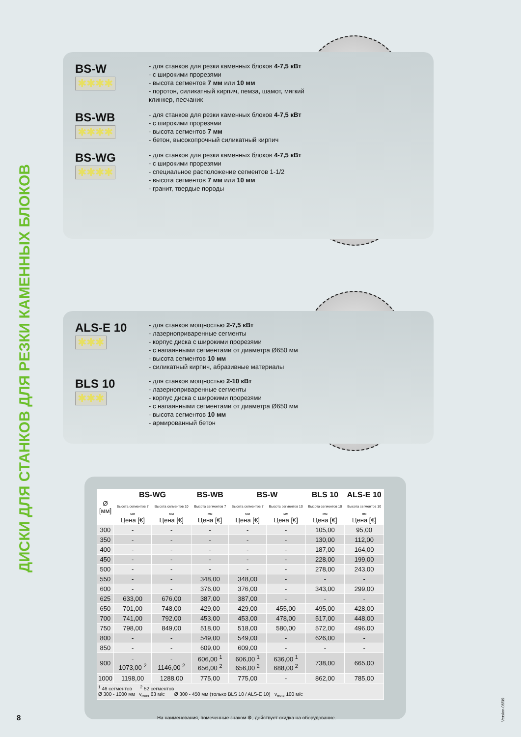ДИСКИ ДЛЯ СТАНКОВ ДЛЯ РЕЗКИ КАМЕННЫХ БЛОКОВ
BS-W
✱✱✱✱
- для станков для резки каменных блоков 4-7,5 кВт
- с широкими прорезями
- высота сегментов 7 мм или 10 мм
- поротон, силикатный кирпич, пемза, шамот, мягкий клинкер, песчаник
BS-WB
✱✱✱✱
- для станков для резки каменных блоков 4-7,5 кВт
- с широкими прорезями
- высота сегментов 7 мм
- бетон, высокопрочный силикатный кирпич
BS-WG
✱✱✱✱
- для станков для резки каменных блоков 4-7,5 кВт
- с широкими прорезями
- специальное расположение сегментов 1-1/2
- высота сегментов 7 мм или 10 мм
- гранит, твердые породы
ALS-E 10
✱✱✱
- для станков мощностью 2-7,5 кВт
- лазерноприваренные сегменты
- корпус диска с широкими прорезями
- с напаянными сегментами от диаметра Ø650 мм
- высота сегментов 10 мм
- силикатный кирпич, абразивные материалы
BLS 10
✱✱✱
- для станков мощностью 2-10 кВт
- лазерноприваренные сегменты
- корпус диска с широкими прорезями
- с напаянными сегментами от диаметра Ø650 мм
- высота сегментов 10 мм
- армированный бетон
| Ø [мм] | BS-WG | | BS-WB | BS-W | | BLS 10 | ALS-E 10 |
| --- | --- | --- | --- | --- | --- | --- | --- |
| | Высота сегментов 7 мм Цена [€] | Высота сегментов 10 мм Цена [€] | Высота сегментов 7 мм Цена [€] | Высота сегментов 7 мм Цена [€] | Высота сегментов 10 мм Цена [€] | Высота сегментов 10 мм Цена [€] | Высота сегментов 10 мм Цена [€] |
| 300 | - | - | - | - | - | 105,00 | 95,00 |
| 350 | - | - | - | - | - | 130,00 | 112,00 |
| 400 | - | - | - | - | - | 187,00 | 164,00 |
| 450 | - | - | - | - | - | 228,00 | 199,00 |
| 500 | - | - | - | - | - | 278,00 | 243,00 |
| 550 | - | - | 348,00 | 348,00 | - | - | - |
| 600 | - | - | 376,00 | 376,00 | - | 343,00 | 299,00 |
| 625 | 633,00 | 676,00 | 387,00 | 387,00 | - | - | - |
| 650 | 701,00 | 748,00 | 429,00 | 429,00 | 455,00 | 495,00 | 428,00 |
| 700 | 741,00 | 792,00 | 453,00 | 453,00 | 478,00 | 517,00 | 448,00 |
| 750 | 798,00 | 849,00 | 518,00 | 518,00 | 580,00 | 572,00 | 496,00 |
| 800 | - | - | 549,00 | 549,00 | - | 626,00 | - |
| 850 | - | - | 609,00 | 609,00 | - | - | - |
| 900 | - 1073,00 <sup>2</sup> | - 1146,00 <sup>2</sup> | 606,00 <sup>1</sup> 656,00 <sup>2</sup> | 606,00 <sup>1</sup> 656,00 <sup>2</sup> | 636,00 <sup>1</sup> 688,00 <sup>2</sup> | 738,00 | 665,00 |
| 1000 | 1198,00 | 1288,00 | 775,00 | 775,00 | - | 862,00 | 785,00 |
| <sup>1</sup> 46 сегментов <sup>2</sup> 52 сегментов Ø 300 - 1000 мм v<sub>max</sub> 63 м/с Ø 300 - 450 мм (только BLS 10 / ALS-E 10) v<sub>max</sub> 100 м/с | | | | | | | |
8
На наименования, помеченные знаком ⚙, действует скидка на оборудование.
Version 06/09